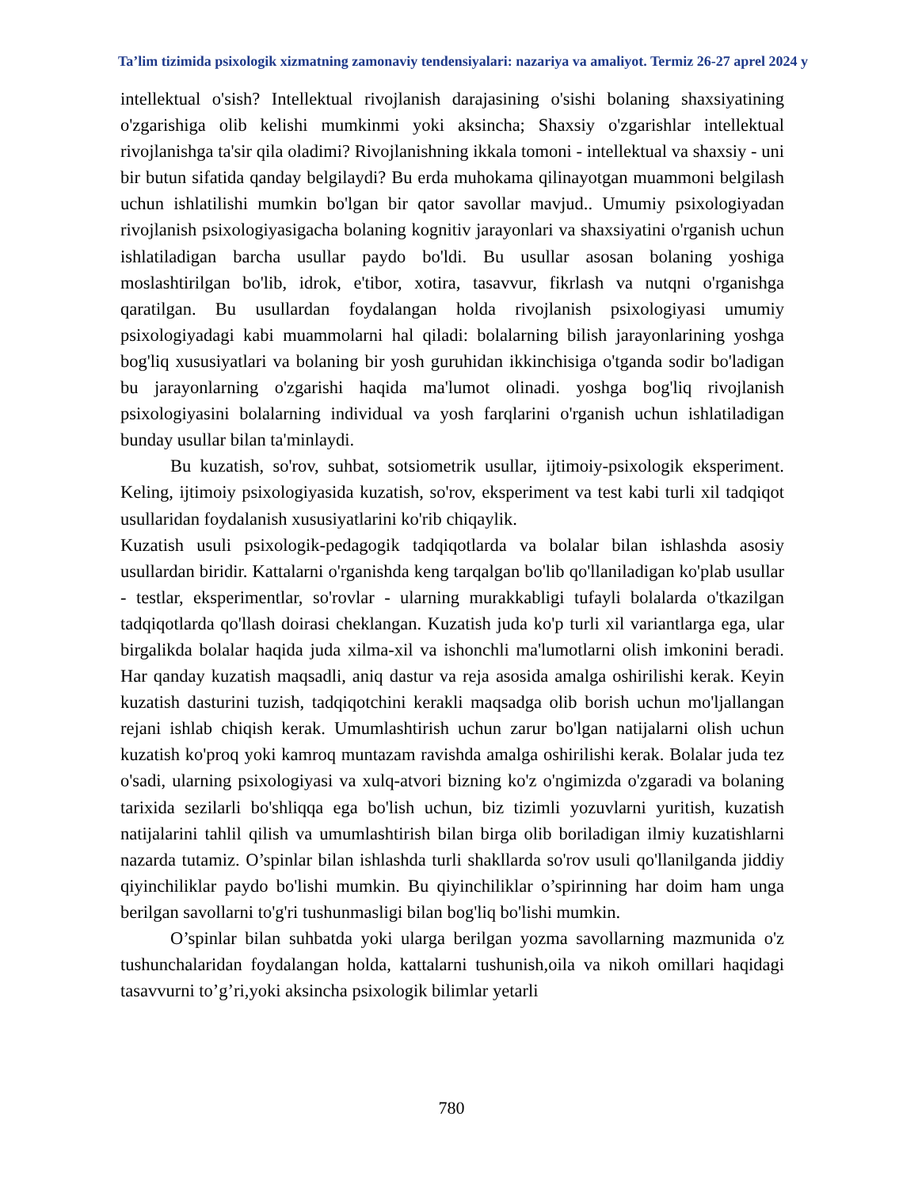Ta’lim tizimida psixologik xizmatning zamonaviy tendensiyalari: nazariya va amaliyot. Termiz 26-27 aprel 2024 y
intellektual o'sish? Intellektual rivojlanish darajasining o'sishi bolaning shaxsiyatining o'zgarishiga olib kelishi mumkinmi yoki aksincha; Shaxsiy o'zgarishlar intellektual rivojlanishga ta'sir qila oladimi? Rivojlanishning ikkala tomoni - intellektual va shaxsiy - uni bir butun sifatida qanday belgilaydi? Bu erda muhokama qilinayotgan muammoni belgilash uchun ishlatilishi mumkin bo'lgan bir qator savollar mavjud.. Umumiy psixologiyadan rivojlanish psixologiyasigacha bolaning kognitiv jarayonlari va shaxsiyatini o'rganish uchun ishlatiladigan barcha usullar paydo bo'ldi. Bu usullar asosan bolaning yoshiga moslashtirilgan bo'lib, idrok, e'tibor, xotira, tasavvur, fikrlash va nutqni o'rganishga qaratilgan. Bu usullardan foydalangan holda rivojlanish psixologiyasi umumiy psixologiyadagi kabi muammolarni hal qiladi: bolalarning bilish jarayonlarining yoshga bog'liq xususiyatlari va bolaning bir yosh guruhidan ikkinchisiga o'tganda sodir bo'ladigan bu jarayonlarning o'zgarishi haqida ma'lumot olinadi. yoshga bog'liq rivojlanish psixologiyasini bolalarning individual va yosh farqlarini o'rganish uchun ishlatiladigan bunday usullar bilan ta'minlaydi.
Bu kuzatish, so'rov, suhbat, sotsiometrik usullar, ijtimoiy-psixologik eksperiment. Keling, ijtimoiy psixologiyasida kuzatish, so'rov, eksperiment va test kabi turli xil tadqiqot usullaridan foydalanish xususiyatlarini ko'rib chiqaylik.
Kuzatish usuli psixologik-pedagogik tadqiqotlarda va bolalar bilan ishlashda asosiy usullardan biridir. Kattalarni o'rganishda keng tarqalgan bo'lib qo'llaniladigan ko'plab usullar - testlar, eksperimentlar, so'rovlar - ularning murakkabligi tufayli bolalarda o'tkazilgan tadqiqotlarda qo'llash doirasi cheklangan. Kuzatish juda ko'p turli xil variantlarga ega, ular birgalikda bolalar haqida juda xilma-xil va ishonchli ma'lumotlarni olish imkonini beradi. Har qanday kuzatish maqsadli, aniq dastur va reja asosida amalga oshirilishi kerak. Keyin kuzatish dasturini tuzish, tadqiqotchini kerakli maqsadga olib borish uchun mo'ljallangan rejani ishlab chiqish kerak. Umumlashtirish uchun zarur bo'lgan natijalarni olish uchun kuzatish ko'proq yoki kamroq muntazam ravishda amalga oshirilishi kerak. Bolalar juda tez o'sadi, ularning psixologiyasi va xulq-atvori bizning ko'z o'ngimizda o'zgaradi va bolaning tarixida sezilarli bo'shliqqa ega bo'lish uchun, biz tizimli yozuvlarni yuritish, kuzatish natijalarini tahlil qilish va umumlashtirish bilan birga olib boriladigan ilmiy kuzatishlarni nazarda tutamiz. O’spinlar bilan ishlashda turli shakllarda so'rov usuli qo'llanilganda jiddiy qiyinchiliklar paydo bo'lishi mumkin. Bu qiyinchiliklar o’spirinning har doim ham unga berilgan savollarni to'g'ri tushunmasligi bilan bog'liq bo'lishi mumkin.
O’spinlar bilan suhbatda yoki ularga berilgan yozma savollarning mazmunida o'z tushunchalaridan foydalangan holda, kattalarni tushunish,oila va nikoh omillari haqidagi tasavvurni to’g’ri,yoki aksincha psixologik bilimlar yetarli
780